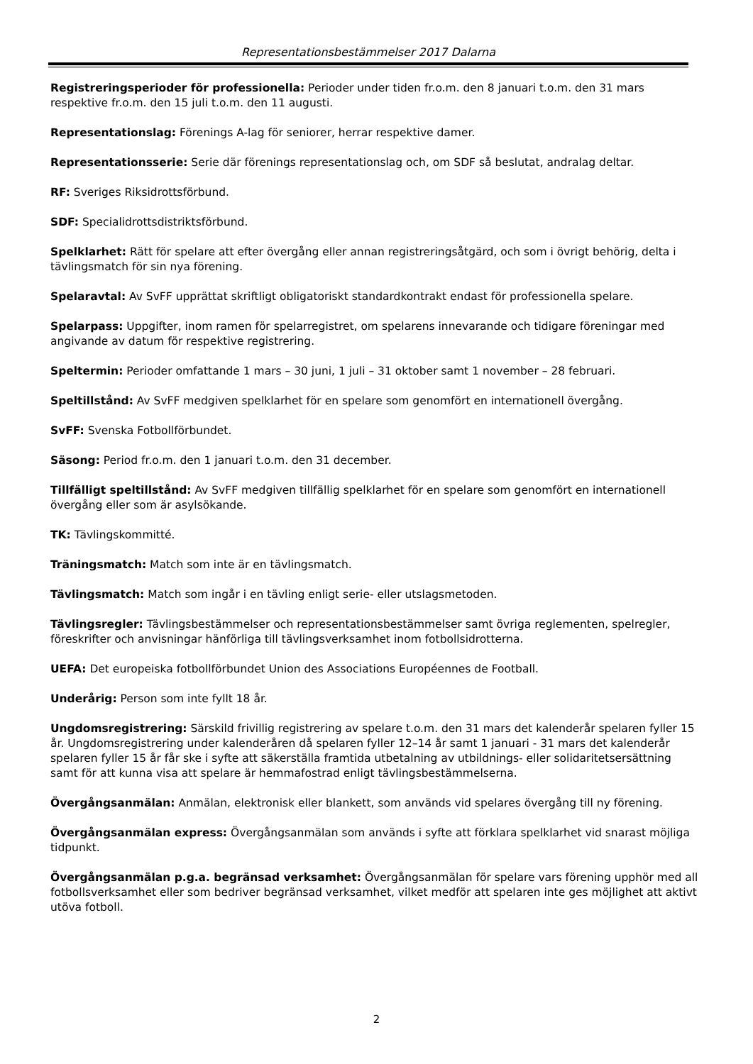Representationsbestämmelser 2017 Dalarna
Registreringsperioder för professionella: Perioder under tiden fr.o.m. den 8 januari t.o.m. den 31 mars respektive fr.o.m. den 15 juli t.o.m. den 11 augusti.
Representationslag: Förenings A-lag för seniorer, herrar respektive damer.
Representationsserie: Serie där förenings representationslag och, om SDF så beslutat, andralag deltar.
RF: Sveriges Riksidrottsförbund.
SDF: Specialidrottsdistriktsförbund.
Spelklarhet: Rätt för spelare att efter övergång eller annan registreringsåtgärd, och som i övrigt behörig, delta i tävlingsmatch för sin nya förening.
Spelaravtal: Av SvFF upprättat skriftligt obligatoriskt standardkontrakt endast för professionella spelare.
Spelarpass: Uppgifter, inom ramen för spelarregistret, om spelarens innevarande och tidigare föreningar med angivande av datum för respektive registrering.
Speltermin: Perioder omfattande 1 mars – 30 juni, 1 juli – 31 oktober samt 1 november – 28 februari.
Speltillstånd: Av SvFF medgiven spelklarhet för en spelare som genomfört en internationell övergång.
SvFF: Svenska Fotbollförbundet.
Säsong: Period fr.o.m. den 1 januari t.o.m. den 31 december.
Tillfälligt speltillstånd: Av SvFF medgiven tillfällig spelklarhet för en spelare som genomfört en internationell övergång eller som är asylsökande.
TK: Tävlingskommitté.
Träningsmatch: Match som inte är en tävlingsmatch.
Tävlingsmatch: Match som ingår i en tävling enligt serie- eller utslagsmetoden.
Tävlingsregler: Tävlingsbestämmelser och representationsbestämmelser samt övriga reglementen, spelregler, föreskrifter och anvisningar hänförliga till tävlingsverksamhet inom fotbollsidrotterna.
UEFA: Det europeiska fotbollförbundet Union des Associations Européennes de Football.
Underårig: Person som inte fyllt 18 år.
Ungdomsregistrering: Särskild frivillig registrering av spelare t.o.m. den 31 mars det kalenderår spelaren fyller 15 år. Ungdomsregistrering under kalenderåren då spelaren fyller 12–14 år samt 1 januari - 31 mars det kalenderår spelaren fyller 15 år får ske i syfte att säkerställa framtida utbetalning av utbildnings- eller solidaritetsersättning samt för att kunna visa att spelare är hemmafostrad enligt tävlingsbestämmelserna.
Övergångsanmälan: Anmälan, elektronisk eller blankett, som används vid spelares övergång till ny förening.
Övergångsanmälan express: Övergångsanmälan som används i syfte att förklara spelklarhet vid snarast möjliga tidpunkt.
Övergångsanmälan p.g.a. begränsad verksamhet: Övergångsanmälan för spelare vars förening upphör med all fotbollsverksamhet eller som bedriver begränsad verksamhet, vilket medför att spelaren inte ges möjlighet att aktivt utöva fotboll.
2